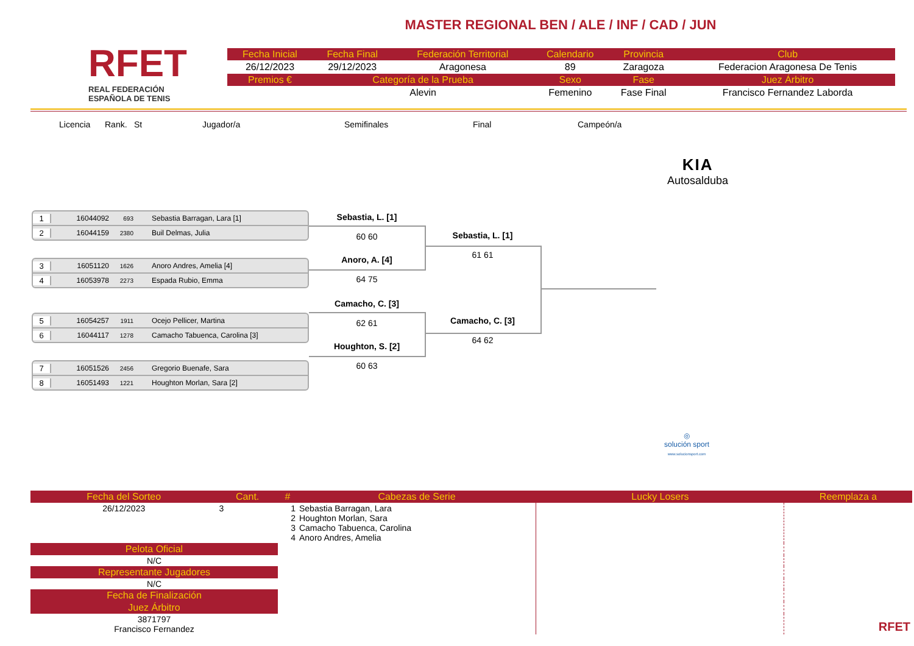RFET
REAL FEDERACIÓN
ESPAÑOLA DE TENIS
MASTER REGIONAL BEN / ALE / INF / CAD / JUN
| Fecha Inicial | Fecha Final | Federación Territorial | Calendario | Provincia | Club |
| --- | --- | --- | --- | --- | --- |
| 26/12/2023 | 29/12/2023 | Aragonesa | 89 | Zaragoza | Federacion Aragonesa De Tenis |
| Premios € | Categoría de la Prueba | | Sexo | Fase | Juez Árbitro |
| | Alevin | | Femenino | Fase Final | Francisco Fernandez Laborda |
Licencia Rank. St Jugador/a Semifinales Final Campeón/a
KIA
Autosalduba
1 16044092 693 Sebastia Barragan, Lara [1]
2 16044159 2380 Buil Delmas, Julia
3 16051120 1626 Anoro Andres, Amelia [4]
4 16053978 2273 Espada Rubio, Emma
5 16054257 1911 Ocejo Pellicer, Martina
6 16044117 1278 Camacho Tabuenca, Carolina [3]
7 16051526 2456 Gregorio Buenafe, Sara
8 16051493 1221 Houghton Morlan, Sara [2]
Sebastia, L. [1]
60 60
Anoro, A. [4]
64 75
Camacho, C. [3]
62 61
Houghton, S. [2]
60 63
Sebastia, L. [1]
61 61
Camacho, C. [3]
64 62
◎
solución sport
www.solucionsport.com
| Fecha del Sorteo | Cant. | # | Cabezas de Serie | Lucky Losers | Reemplaza a |
| --- | --- | --- | --- | --- | --- |
| 26/12/2023 | 3 | 1 2 3 4 | Sebastia Barragan, Lara Houghton Morlan, Sara Camacho Tabuenca, Carolina Anoro Andres, Amelia | | RFET |
| Pelota Oficial | | | | | |
| N/C | | | | | |
| Representante Jugadores | | | | | |
| N/C | | | | | |
| Fecha de Finalización | | | | | |
| Juez Árbitro | | | | | |
| 3871797 Francisco Fernandez | | | | | |